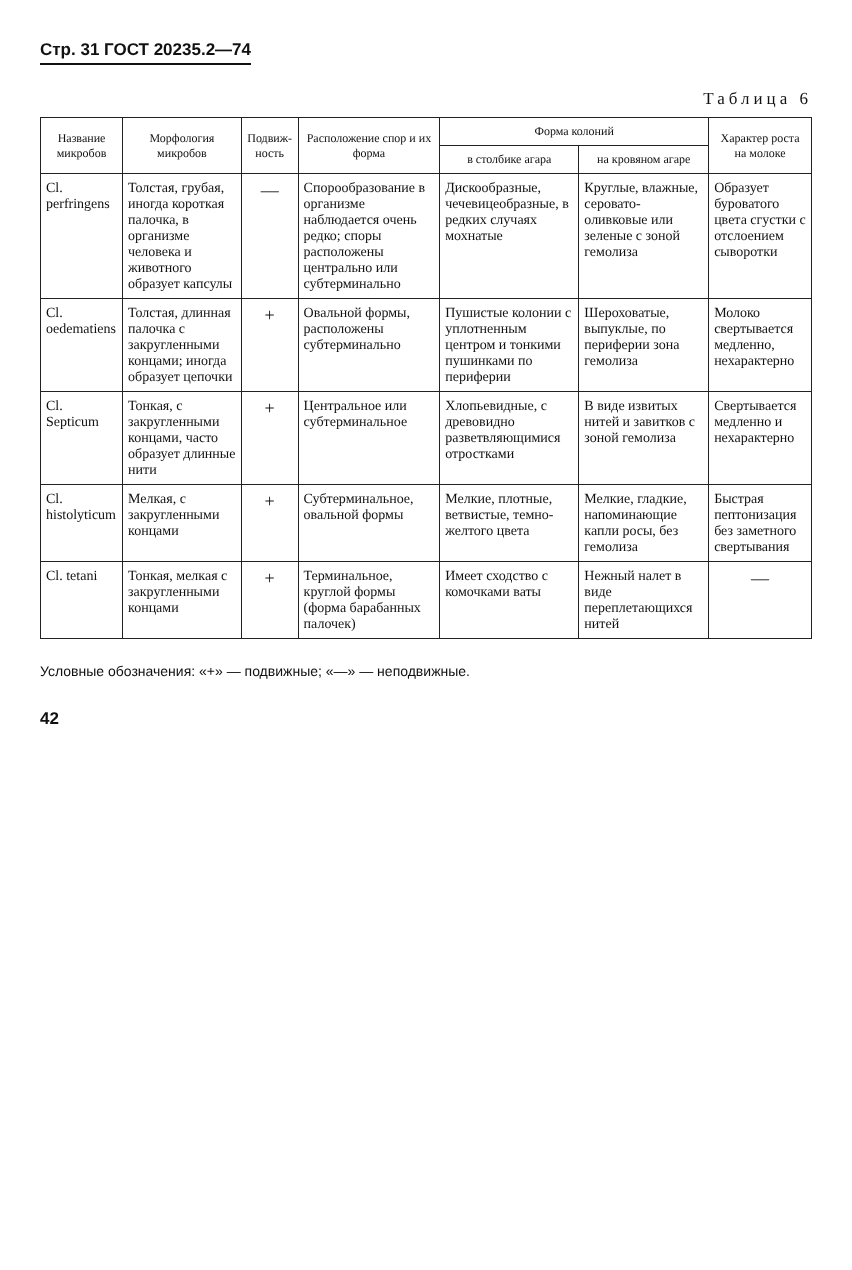Стр. 31 ГОСТ 20235.2—74
Таблица 6
| Название микробов | Морфология микробов | Подвиж-ность | Расположение спор и их форма | Форма колоний | | Характер роста на молоке |
| --- | --- | --- | --- | --- | --- | --- |
| | | | | в столбике агара | на кровяном агаре | |
| Cl. perfringens | Толстая, грубая, иногда короткая палочка, в организме человека и животного образует капсулы | — | Спорообразование в организме наблюдается очень редко; споры расположены центрально или субтерминально | Дискообразные, чечевицеобразные, в редких случаях мохнатые | Круглые, влажные, серовато-оливковые или зеленые с зоной гемолиза | Образует буроватого цвета сгустки с отслоением сыворотки |
| Cl. oedematiens | Толстая, длинная палочка с закругленными концами; иногда образует цепочки | + | Овальной формы, расположены субтерминально | Пушистые колонии с уплотненным центром и тонкими пушинками по периферии | Шероховатые, выпуклые, по периферии зона гемолиза | Молоко свертывается медленно, нехарактерно |
| Cl. Septicum | Тонкая, с закругленными концами, часто образует длинные нити | + | Центральное или субтерминальное | Хлопьевидные, с древовидно разветвляющимися отростками | В виде извитых нитей и завитков с зоной гемолиза | Свертывается медленно и нехарактерно |
| Cl. histolyticum | Мелкая, с закругленными концами | + | Субтерминальное, овальной формы | Мелкие, плотные, ветвистые, темно-желтого цвета | Мелкие, гладкие, напоминающие капли росы, без гемолиза | Быстрая пептонизация без заметного свертывания |
| Cl. tetani | Тонкая, мелкая с закругленными концами | + | Терминальное, круглой формы (форма барабанных палочек) | Имеет сходство с комочками ваты | Нежный налет в виде переплетающихся нитей | — |
Условные обозначения: «+» — подвижные; «—» — неподвижные.
42